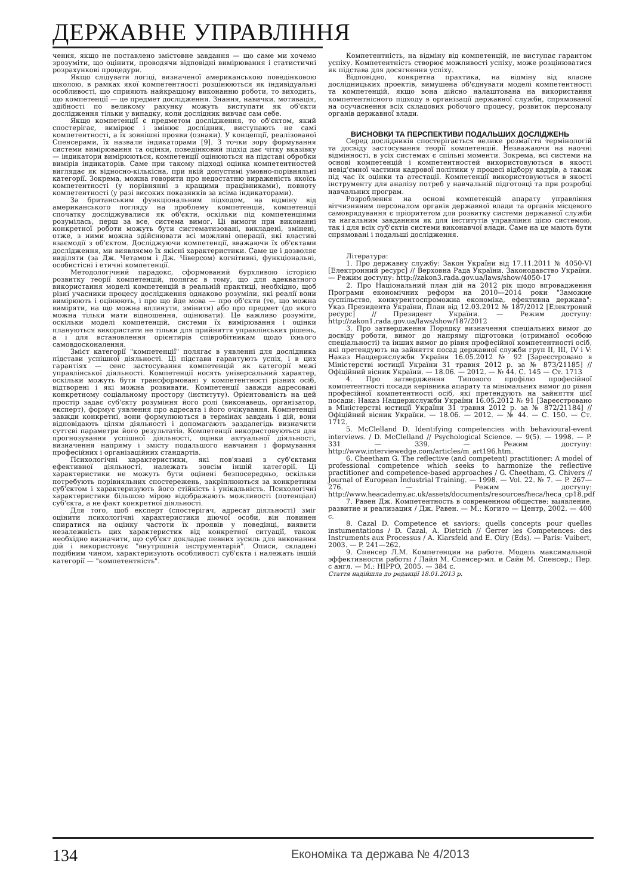ДЕРЖАВНЕ УПРАВЛІННЯ
чення, якщо не поставлено змістовне завдання — що саме ми хочемо зрозуміти, що оцінити, проводячи відповідні вимірювання і статистичні розрахункові процедури.
Якщо слідувати логіці, визначеної американською поведінковою школою, в рамках якої компетентності розцінюються як індивідуальні особливості, що сприяють найкращому виконанню роботи, то виходить, що компетенції — це предмет дослідження. Знання, навички, мотивація, здібності по великому рахунку можуть виступати як об'єкти дослідження тільки у випадку, коли дослідник вивчає сам себе.
Якщо компетенції є предметом дослідження, то об'єктом, який спостерігає, вимірює і змінює дослідник, виступають не самі компетентності, а їх зовнішні прояви (ознаки). У концепції, реалізованої Спенсерами, їх назвали індикаторами [9]. З точки зору формування системи вимірювання та оцінки, поведінковий підхід дає чітку вказівку — індикатори вимірюються, компетенції оцінюються на підставі обробки вимірів індикаторів. Саме при такому підході оцінка компетентностей виглядає як відносно-кількісна, при якій допустимі умовно-порівняльні категорії. Зокрема, можна говорити про недостатню вираженість якоїсь компетентності (у порівнянні з кращими працівниками), повноту компетентності (у разі високих показників за всіма індикаторами).
За британським функціональним підходом, на відміну від американського погляду на проблему компетенцій, компетенції спочатку досліджувалися як об'єкти, оскільки під компетенціями розумілась, перш за все, система вимог. Ці вимоги при виконанні конкретної роботи можуть бути систематизовані, викладені, змінені, отже, з ними можна здійснювати всі можливі операції, які властиві взаємодії з об'єктом. Досліджуючи компетенції, вважаючи їх об'єктами дослідження, ми виявляємо їх якісні характеристики. Саме це і дозволяє виділяти (за Дж. Четамом і Дж. Чіверсом) когнітивні, функціональні, особистісні і етичні компетенції.
Методологічний парадокс, сформований бурхливою історією розвитку теорії компетенцій, полягає в тому, що для адекватного використання моделі компетенцій в реальній практиці, необхідно, щоб різні учасники процесу дослідження однаково розуміли, які реалії вони вимірюють і оцінюють, і про що йде мова — про об'єкти (те, що можна виміряти, на що можна вплинути, змінити) або про предмет (до якого можна тільки мати відношення, оцінювати). Це важливо розуміти, оскільки моделі компетенцій, системи їх вимірювання і оцінки плануються використати не тільки для прийняття управлінських рішень, а і для встановлення орієнтирів співробітникам щодо їхнього самовдосконалення.
Зміст категорії "компетенції" полягає в уявленні для дослідника підстави успішної діяльності. Ці підстави гарантують успіх, і в цих гарантіях — сенс застосування компетенцій як категорії межі управлінської діяльності. Компетенції носять універсальний характер, оскільки можуть бути трансформовані у компетентності різних осіб, відтворені і які можна розвивати. Компетенції завжди адресовані конкретному соціальному простору (інституту). Орієнтованість на цей простір задає суб'єкту розуміння його ролі (виконавець, організатор, експерт), формує уявлення про адресата і його очікування. Компетенції завжди конкретні, вони формулюються в термінах завдань і дій, вони відповідають цілям діяльності і допомагають заздалегідь визначити суттєві параметри його результатів. Компетенції використовуються для прогнозування успішної діяльності, оцінки актуальної діяльності, визначення напряму і змісту подальшого навчання і формування професійних і організаційних стандартів.
Психологічні характеристики, які пов'язані з суб'єктами ефективної діяльності, належать зовсім іншій категорії. Ці характеристики не можуть бути оцінені безпосередньо, оскільки потребують порівняльних спостережень, закріплюються за конкретним суб'єктом і характеризують його стійкість і унікальність. Психологічні характеристики більшою мірою відображають можливості (потенціал) суб'єкта, а не факт конкретної діяльності.
Для того, щоб експерт (спостерігач, адресат діяльності) зміг оцінити психологічні характеристики діючої особи, він повинен спиратися на оцінку частоти їх проявів у поведінці, виявити незалежність цих характеристик від конкретної ситуації, також необхідно визначити, що суб'єкт докладає певних зусиль для виконання дій і використовує "внутрішній інструментарій". Описи, складені подібним чином, характеризують особливості суб'єкта і належать іншій категорії — "компетентність".
Компетентність, на відміну від компетенцій, не виступає гарантом успіху. Компетентність створює можливості успіху, може розцінюватися як підстава для досягнення успіху.
Відповідно, конкретна практика, на відміну від власне дослідницьких проектів, вимушена об'єднувати моделі компетентності та компетенцій, якщо вона дійсно налаштована на використання компетентнісного підходу в організації державної служби, спрямованої на осучаснення всіх складових робочого процесу, розвиток персоналу органів державної влади.
ВИСНОВКИ ТА ПЕРСПЕКТИВИ ПОДАЛЬШИХ ДОСЛІДЖЕНЬ
Серед дослідників спостерігається велике розмаїття термінологій та досвіду застосування теорії компетенцій. Незважаючи на наочні відмінності, в усіх системах є спільні моменти. Зокрема, всі системи на основі компетенцій і компетентностей використовуються в якості невід'ємної частини кадрової політики у процесі відбору кадрів, а також під час їх оцінки та атестації. Компетенції використовуються в якості інструменту для аналізу потреб у навчальній підготовці та при розробці навчальних програм.
Розроблення на основі компетенцій апарату управління вітчизняним персоналом органів державної влади та органів місцевого самоврядування є пріоритетом для розвитку системи державної служби та нагальним завданням як для інститутів управління цією системою, так і для всіх суб'єктів системи виконавчої влади. Саме на це мають бути спрямовані і подальші дослідження.
Література:
1. Про державну службу: Закон України від 17.11.2011 № 4050-VI [Електронний ресурс] // Верховна Рада України. Законодавство України. — Режим доступу: http://zakon3.rada.gov.ua/laws/show/4050-17
2. Про Національний план дій на 2012 рік щодо впровадження Програми економічних реформ на 2010—2014 роки "Заможне суспільство, конкурентоспроможна економіка, ефективна держава": Указ Президента України, План від 12.03.2012 № 187/2012 [Електроний ресурс] // Президент України. — Режим доступу: http://zakon1.rada.gov.ua/laws/show/187/2012
3. Про затвердження Порядку визначення спеціальних вимог до досвіду роботи, вимог до напряму підготовки (отриманої особою спеціальності) та інших вимог до рівня професійної компетентності осіб, які претендують на зайняття посад державної служби груп II, III, IV і V: Наказ Нацдержслужби України 16.05.2012 № 92 [Зареєстровано в Міністерстві юстиції України 31 травня 2012 р. за № 873/21185] // Офіційний вісник України. — 18.06. — 2012. — № 44. С. 145 — Ст. 1713
4. Про затвердження Типового профілю професійної компетентності посади керівника апарату та мінімальних вимог до рівня професійної компетентності осіб, які претендують на зайняття цієї посади: Наказ Нацдержслужби України 16.05.2012 № 91 [Зареєстровано в Міністерстві юстиції України 31 травня 2012 р. за № 872/21184] // Офіційний вісник України. — 18.06. — 2012. — № 44. — С. 150. — Ст. 1712.
5. McClelland D. Identifying competencies with behavioural-event interviews. / D. McClelland // Psychological Science. — 9(5). — 1998. — P. 331 — 339. — Режим доступу: http://www.interviewedge.com/articles/m_art196.htm.
6. Cheetham G. The reflective (and competent) practitioner: A model of professional competence which seeks to harmonize the reflective practitioner and competence-based approaches / G. Cheetham, G. Chivers // Journal of European Industrial Training. — 1998. — Vol. 22. № 7. — P. 267—276. — Режим доступу: http://www.heacademy.ac.uk/assets/documents/resources/heca/heca_cp18.pdf
7. Равен Дж. Компетентность в современном обществе: выявление, развитие и реализация / Дж. Равен. — М.: Когито — Центр, 2002. — 400 с.
8. Cazal D. Competence et saviors: quells concepts pour quelles instumentations / D. Cazal, A. Dietrich // Gerrer les Competences: des Instruments aux Processus / A. Klarsfeld and E. Oiry (Eds). — Paris: Vuibert, 2003. — P. 241—262.
9. Спенсер Л.М. Компетенции на работе. Модель максимальной эффективности работы / Лайл М. Спенсер-мл. и Сайн М. Спенсер.; Пер. с англ. — М.: HIPPO, 2005. — 384 с.
Стаття надійшла до редакції 18.01.2013 р.
134 Економіка та держава № 4/2013